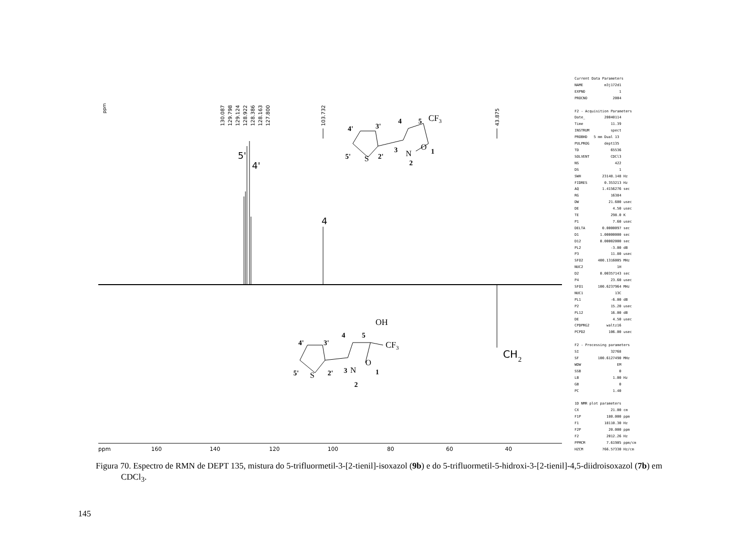ppm
130.087
129.798
129.124
128.922
128.386
128.163
127.800
103.732
43.875
5'
4'
4
CH
2
4'
3'
4
5
5'
2'
3
2
1
CF3
S
N
O
4'
3'
4
5
5'
2'
3
2
1
OH
CF3
S
N
O
ppm
160
140
120
100
80
60
40
Current Data Parameters NAME m3j172d1 EXPNO 1 PROCNO 2004 F2 - Acquisition Parameters Date_ 20040114 Time 11.39 INSTRUM spect PROBHD 5 mm Dual 13 PULPROG dept135 TD 65536 SOLVENT CDCl3 NS 422 DS 1 SWH 23148.148 Hz FIDRES 0.353213 Hz AQ 1.4156276 sec RG 16384 DW 21.600 usec DE 4.50 usec TE 298.0 K P1 7.60 usec DELTA 0.0000097 sec D1 1.00000000 sec D12 0.00002000 sec PL2 -3.00 dB P3 11.80 usec SFO2 400.1316005 MHz NUC2 1H D2 0.00357143 sec P4 23.60 usec SFO1 100.6237964 MHz NUC1 13C PL1 -6.00 dB P2 15.20 usec PL12 16.00 dB DE 4.50 usec CPDPRG2 waltz16 PCPD2 106.00 usec F2 - Processing parameters SI 32768 SF 100.6127490 MHz WDW EM SSB 0 LB 1.00 Hz GB 0 PC 1.40 1D NMR plot parameters CX 21.00 cm F1P 180.000 ppm F1 18110.30 Hz F2P 20.000 ppm F2 2012.26 Hz PPMCM 7.61905 ppm/cm HZCM 766.57330 Hz/cm
Figura 70. Espectro de RMN de DEPT 135, mistura do 5-trifluormetil-3-[2-tienil]-isoxazol (9b) e do 5-trifluormetil-5-hidroxi-3-[2-tienil]-4,5-diidroisoxazol (7b) em CDCl<sub>3</sub>.
145